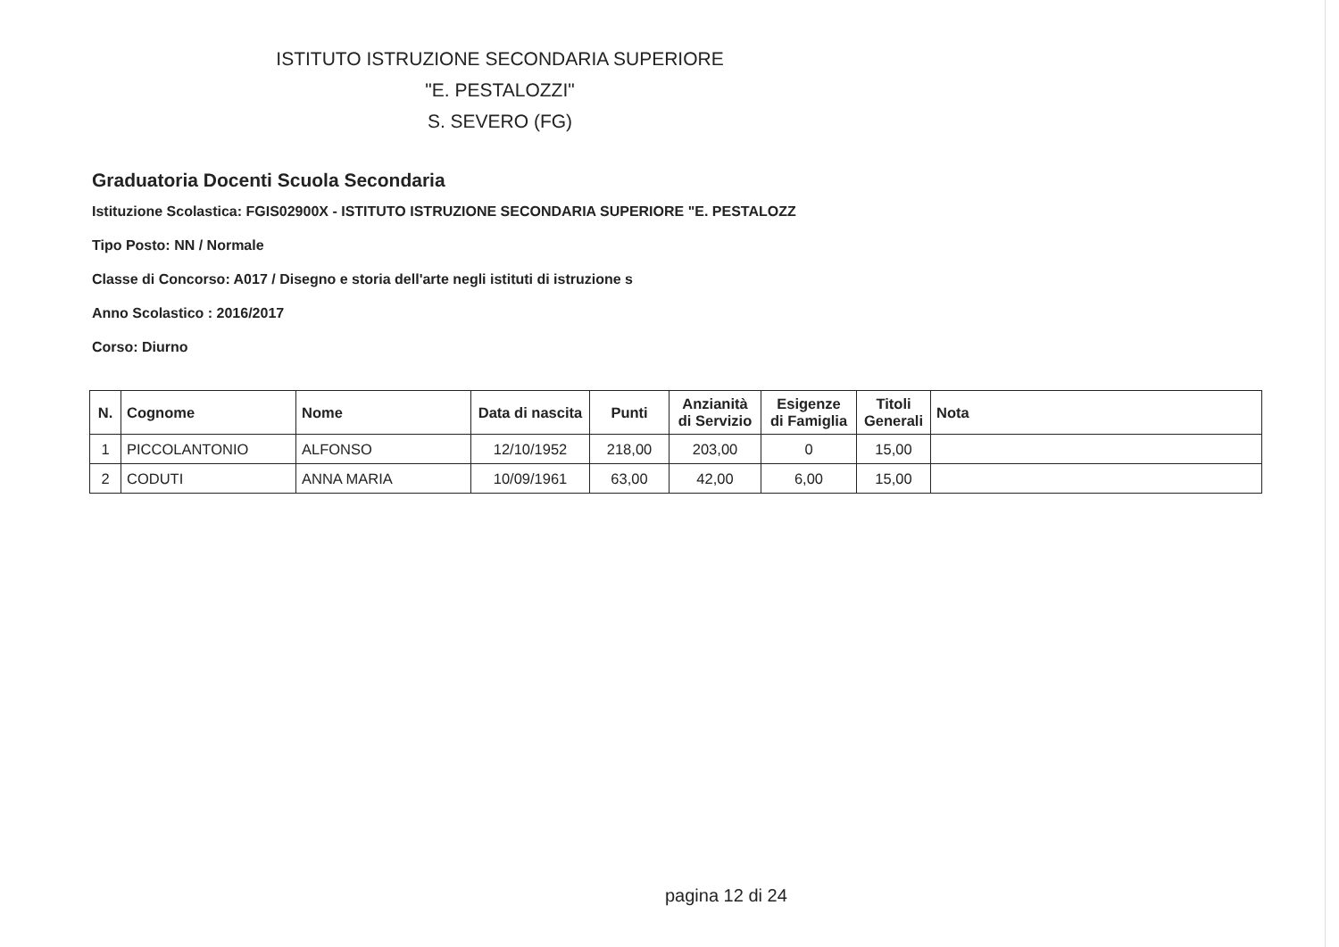ISTITUTO ISTRUZIONE SECONDARIA SUPERIORE
"E. PESTALOZZI"
S. SEVERO (FG)
Graduatoria Docenti Scuola Secondaria
Istituzione Scolastica: FGIS02900X - ISTITUTO ISTRUZIONE SECONDARIA SUPERIORE "E. PESTALOZZ
Tipo Posto: NN / Normale
Classe di Concorso: A017 / Disegno e storia dell'arte negli istituti di istruzione s
Anno Scolastico : 2016/2017
Corso: Diurno
| N. | Cognome | Nome | Data di nascita | Punti | Anzianità di Servizio | Esigenze di Famiglia | Titoli Generali | Nota |
| --- | --- | --- | --- | --- | --- | --- | --- | --- |
| 1 | PICCOLANTONIO | ALFONSO | 12/10/1952 | 218,00 | 203,00 | 0 | 15,00 | |
| 2 | CODUTI | ANNA MARIA | 10/09/1961 | 63,00 | 42,00 | 6,00 | 15,00 | |
pagina 12 di 24